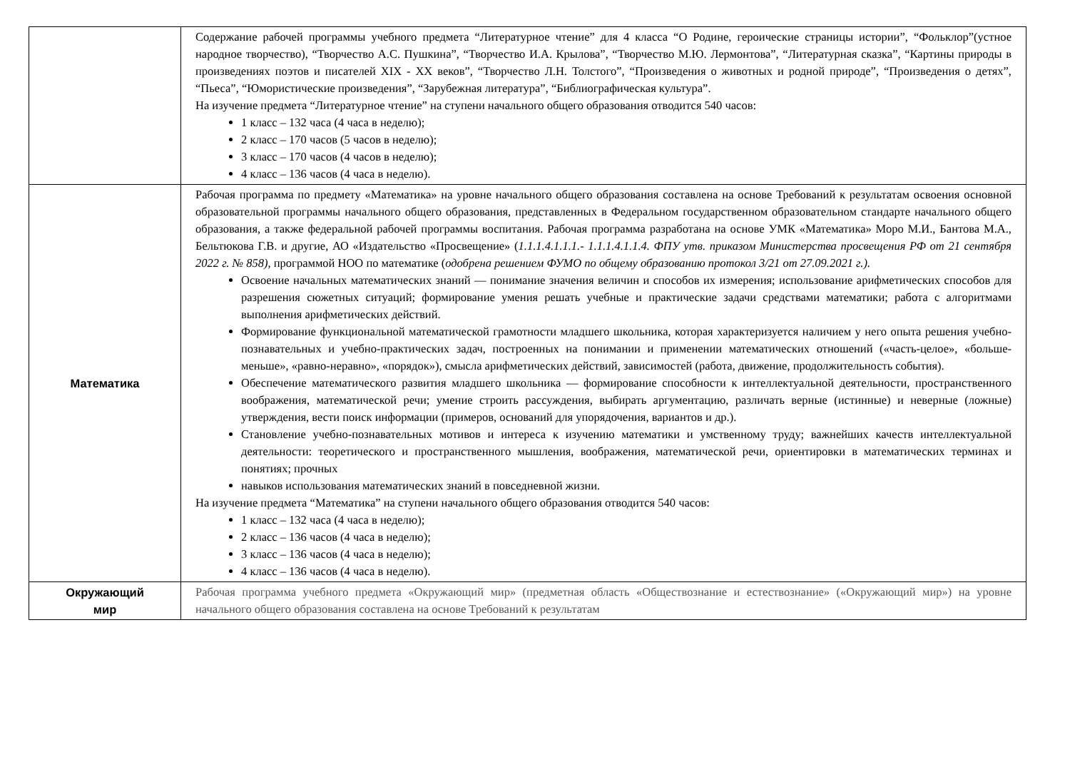| | Содержание рабочей программы учебного предмета “Литературное чтение” для 4 класса “О Родине, героические страницы истории”, “Фольклор”(устное народное творчество), “Творчество А.С. Пушкина”, “Творчество И.А. Крылова”, “Творчество М.Ю. Лермонтова”, “Литературная сказка”, “Картины природы в произведениях поэтов и писателей XIX - XX веков”, “Творчество Л.Н. Толстого”, “Произведения о животных и родной природе”, “Произведения о детях”, “Пьеса”, “Юмористические произведения”, “Зарубежная литература”, “Библиографическая культура”. На изучение предмета “Литературное чтение” на ступени начального общего образования отводится 540 часов: 1 класс – 132 часа (4 часа в неделю); 2 класс – 170 часов (5 часов в неделю); 3 класс – 170 часов (4 часов в неделю); 4 класс – 136 часов (4 часа в неделю). |
| Математика | Рабочая программа по предмету «Математика» на уровне начального общего образования составлена на основе Требований к результатам освоения основной образовательной программы начального общего образования, представленных в Федеральном государственном образовательном стандарте начального общего образования, а также федеральной рабочей программы воспитания. Рабочая программа разработана на основе УМК «Математика» Моро М.И., Бантова М.А., Бельтюкова Г.В. и другие, АО «Издательство «Просвещение» ( 1.1.1.4.1.1.1.- 1.1.1.4.1.1.4. ФПУ утв. приказом Министерства просвещения РФ от 21 сентября 2022 г. № 858), программой НОО по математике ( одобрена решением ФУМО по общему образованию протокол 3/21 от 27.09.2021 г.). Освоение начальных математических знаний — понимание значения величин и способов их измерения; использование арифметических способов для разрешения сюжетных ситуаций; формирование умения решать учебные и практические задачи средствами математики; работа с алгоритмами выполнения арифметических действий. Формирование функциональной математической грамотности младшего школьника, которая характеризуется наличием у него опыта решения учебно-познавательных и учебно-практических задач, построенных на понимании и применении математических отношений («часть-целое», «больше-меньше», «равно-неравно», «порядок»), смысла арифметических действий, зависимостей (работа, движение, продолжительность события). Обеспечение математического развития младшего школьника — формирование способности к интеллектуальной деятельности, пространственного воображения, математической речи; умение строить рассуждения, выбирать аргументацию, различать верные (истинные) и неверные (ложные) утверждения, вести поиск информации (примеров, оснований для упорядочения, вариантов и др.). Становление учебно-познавательных мотивов и интереса к изучению математики и умственному труду; важнейших качеств интеллектуальной деятельности: теоретического и пространственного мышления, воображения, математической речи, ориентировки в математических терминах и понятиях; прочных навыков использования математических знаний в повседневной жизни. На изучение предмета “Математика” на ступени начального общего образования отводится 540 часов: 1 класс – 132 часа (4 часа в неделю); 2 класс – 136 часов (4 часа в неделю); 3 класс – 136 часов (4 часа в неделю); 4 класс – 136 часов (4 часа в неделю). |
| Окружающий мир | Рабочая программа учебного предмета «Окружающий мир» (предметная область «Обществознание и естествознание» («Окружающий мир») на уровне начального общего образования составлена на основе Требований к результатам |